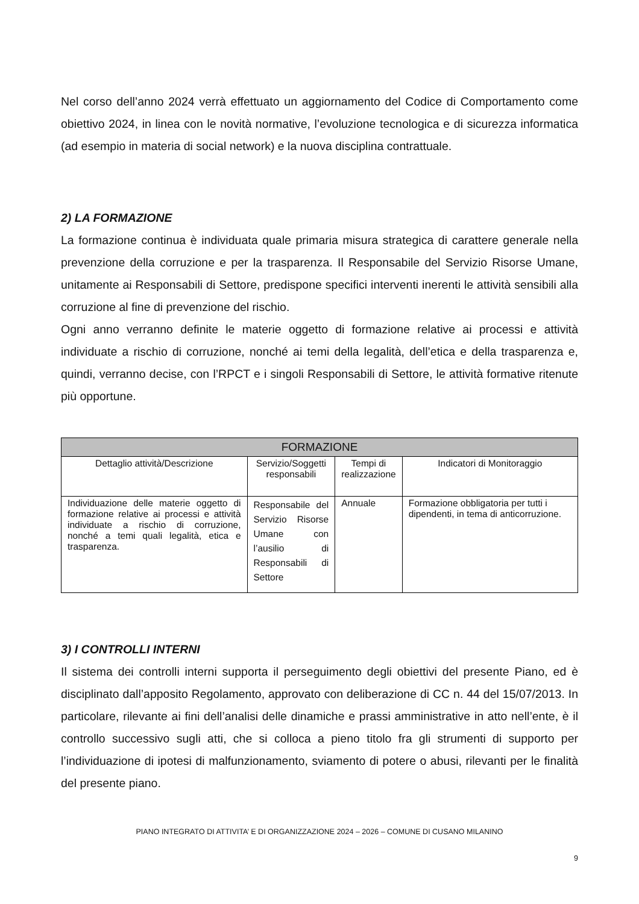Nel corso dell’anno 2024 verrà effettuato un aggiornamento del Codice di Comportamento come obiettivo 2024, in linea con le novità normative, l’evoluzione tecnologica e di sicurezza informatica (ad esempio in materia di social network) e la nuova disciplina contrattuale.
2) LA FORMAZIONE
La formazione continua è individuata quale primaria misura strategica di carattere generale nella prevenzione della corruzione e per la trasparenza. Il Responsabile del Servizio Risorse Umane, unitamente ai Responsabili di Settore, predispone specifici interventi inerenti le attività sensibili alla corruzione al fine di prevenzione del rischio.
Ogni anno verranno definite le materie oggetto di formazione relative ai processi e attività individuate a rischio di corruzione, nonché ai temi della legalità, dell’etica e della trasparenza e, quindi, verranno decise, con l’RPCT e i singoli Responsabili di Settore, le attività formative ritenute più opportune.
| FORMAZIONE | | | |
| --- | --- | --- | --- |
| Dettaglio attività/Descrizione | Servizio/Soggetti responsabili | Tempi di realizzazione | Indicatori di Monitoraggio |
| Individuazione delle materie oggetto di formazione relative ai processi e attività individuate a rischio di corruzione, nonché a temi quali legalità, etica e trasparenza. | Responsabile del Servizio Risorse Umane con l’ausilio di Responsabili di Settore | Annuale | Formazione obbligatoria per tutti i dipendenti, in tema di anticorruzione. |
3) I CONTROLLI INTERNI
Il sistema dei controlli interni supporta il perseguimento degli obiettivi del presente Piano, ed è disciplinato dall’apposito Regolamento, approvato con deliberazione di CC n. 44 del 15/07/2013. In particolare, rilevante ai fini dell’analisi delle dinamiche e prassi amministrative in atto nell’ente, è il controllo successivo sugli atti, che si colloca a pieno titolo fra gli strumenti di supporto per l’individuazione di ipotesi di malfunzionamento, sviamento di potere o abusi, rilevanti per le finalità del presente piano.
PIANO INTEGRATO DI ATTIVITA’ E DI ORGANIZZAZIONE 2024 – 2026 – COMUNE DI CUSANO MILANINO
9